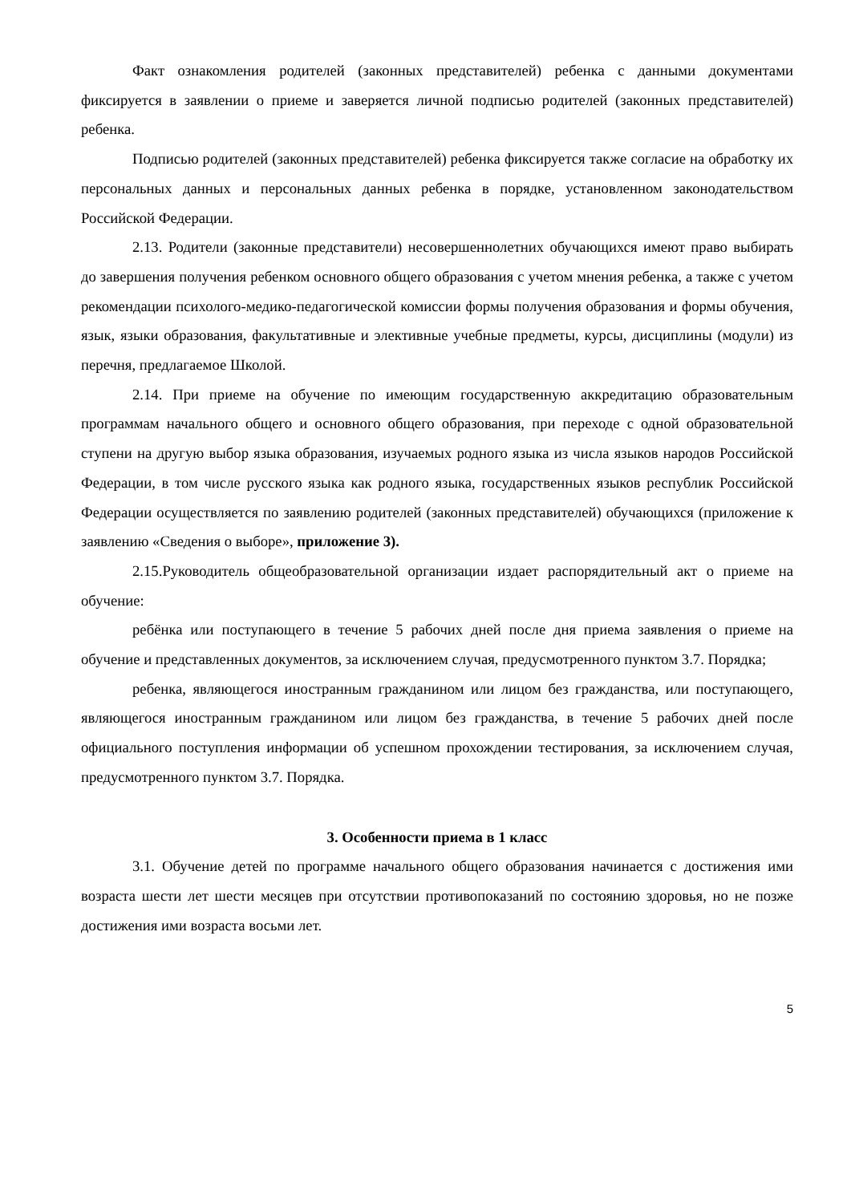Факт ознакомления родителей (законных представителей) ребенка с данными документами фиксируется в заявлении о приеме и заверяется личной подписью родителей (законных представителей) ребенка.
Подписью родителей (законных представителей) ребенка фиксируется также согласие на обработку их персональных данных и персональных данных ребенка в порядке, установленном законодательством Российской Федерации.
2.13. Родители (законные представители) несовершеннолетних обучающихся имеют право выбирать до завершения получения ребенком основного общего образования с учетом мнения ребенка, а также с учетом рекомендации психолого-медико-педагогической комиссии формы получения образования и формы обучения, язык, языки образования, факультативные и элективные учебные предметы, курсы, дисциплины (модули) из перечня, предлагаемое Школой.
2.14. При приеме на обучение по имеющим государственную аккредитацию образовательным программам начального общего и основного общего образования, при переходе с одной образовательной ступени на другую выбор языка образования, изучаемых родного языка из числа языков народов Российской Федерации, в том числе русского языка как родного языка, государственных языков республик Российской Федерации осуществляется по заявлению родителей (законных представителей) обучающихся (приложение к заявлению «Сведения о выборе», приложение 3).
2.15.Руководитель общеобразовательной организации издает распорядительный акт о приеме на обучение:
ребёнка или поступающего в течение 5 рабочих дней после дня приема заявления о приеме на обучение и представленных документов, за исключением случая, предусмотренного пунктом 3.7. Порядка;
ребенка, являющегося иностранным гражданином или лицом без гражданства, или поступающего, являющегося иностранным гражданином или лицом без гражданства, в течение 5 рабочих дней после официального поступления информации об успешном прохождении тестирования, за исключением случая, предусмотренного пунктом 3.7. Порядка.
3. Особенности приема в 1 класс
3.1. Обучение детей по программе начального общего образования начинается с достижения ими возраста шести лет шести месяцев при отсутствии противопоказаний по состоянию здоровья, но не позже достижения ими возраста восьми лет.
5